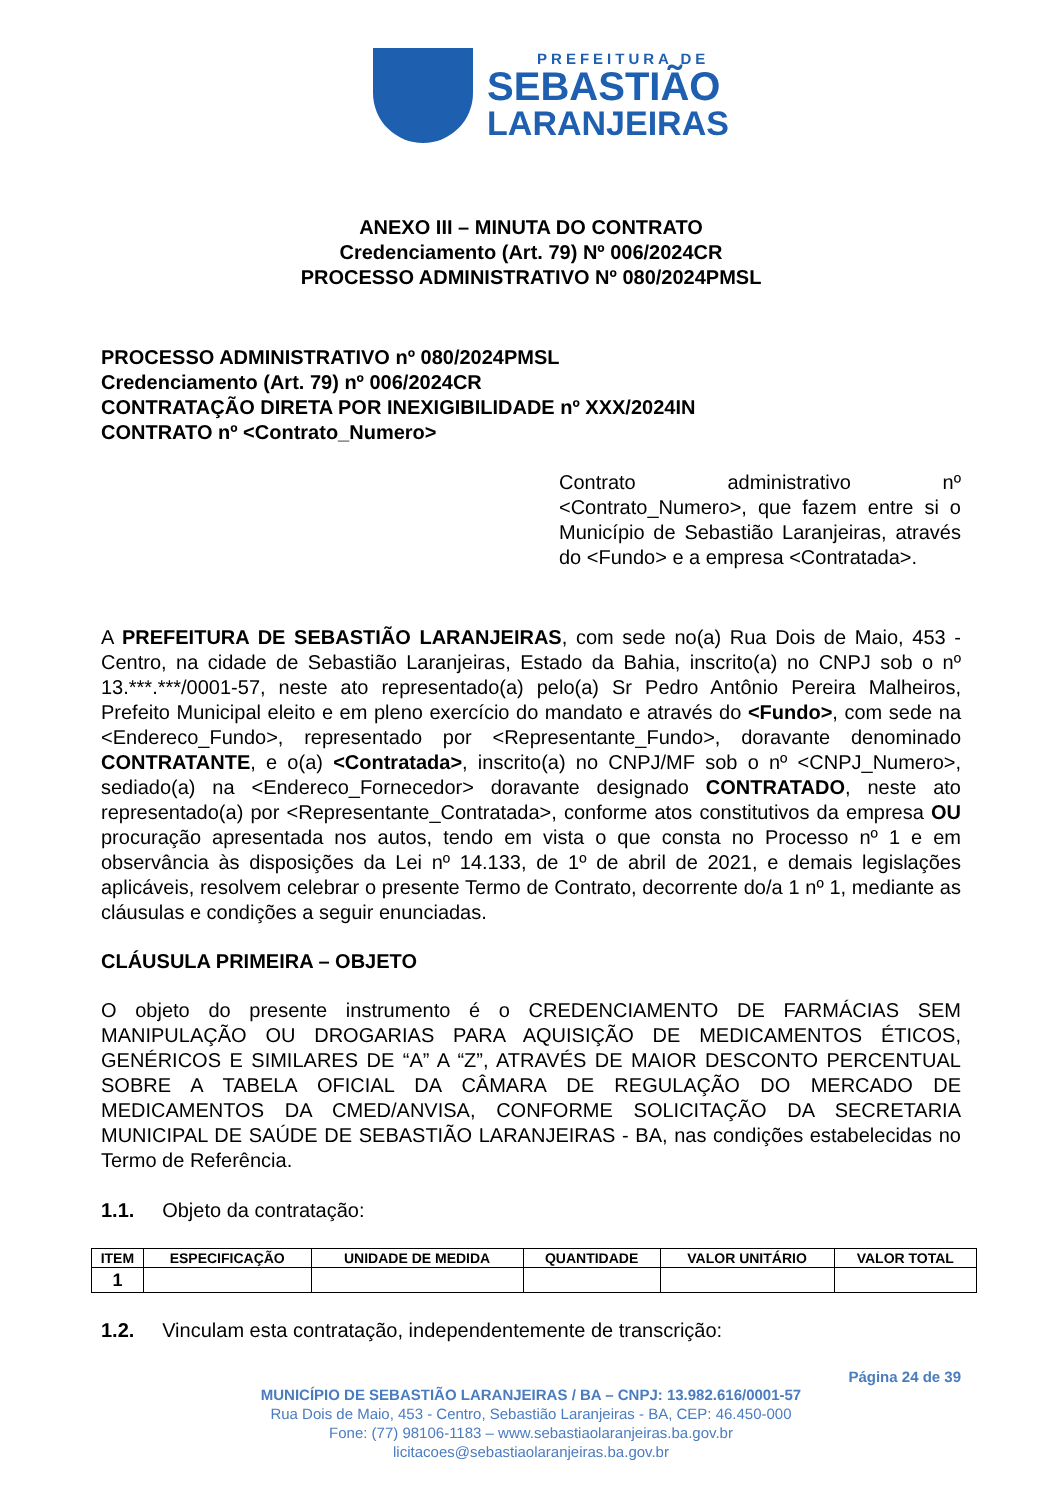PREFEITURA DE
SEBASTIÃO
LARANJEIRAS
ANEXO III – MINUTA DO CONTRATO
Credenciamento (Art. 79) Nº 006/2024CR
PROCESSO ADMINISTRATIVO Nº 080/2024PMSL
PROCESSO ADMINISTRATIVO nº 080/2024PMSL
Credenciamento (Art. 79) nº 006/2024CR
CONTRATAÇÃO DIRETA POR INEXIGIBILIDADE nº XXX/2024IN
CONTRATO nº <Contrato_Numero>
Contrato administrativo nº <Contrato_Numero>, que fazem entre si o Município de Sebastião Laranjeiras, através do <Fundo> e a empresa <Contratada>.
A PREFEITURA DE SEBASTIÃO LARANJEIRAS, com sede no(a) Rua Dois de Maio, 453 - Centro, na cidade de Sebastião Laranjeiras, Estado da Bahia, inscrito(a) no CNPJ sob o nº 13.***.***/0001-57, neste ato representado(a) pelo(a) Sr Pedro Antônio Pereira Malheiros, Prefeito Municipal eleito e em pleno exercício do mandato e através do <Fundo>, com sede na <Endereco_Fundo>, representado por <Representante_Fundo>, doravante denominado CONTRATANTE, e o(a) <Contratada>, inscrito(a) no CNPJ/MF sob o nº <CNPJ_Numero>, sediado(a) na <Endereco_Fornecedor> doravante designado CONTRATADO, neste ato representado(a) por <Representante_Contratada>, conforme atos constitutivos da empresa OU procuração apresentada nos autos, tendo em vista o que consta no Processo nº 1 e em observância às disposições da Lei nº 14.133, de 1º de abril de 2021, e demais legislações aplicáveis, resolvem celebrar o presente Termo de Contrato, decorrente do/a 1 nº 1, mediante as cláusulas e condições a seguir enunciadas.
CLÁUSULA PRIMEIRA – OBJETO
O objeto do presente instrumento é o CREDENCIAMENTO DE FARMÁCIAS SEM MANIPULAÇÃO OU DROGARIAS PARA AQUISIÇÃO DE MEDICAMENTOS ÉTICOS, GENÉRICOS E SIMILARES DE “A” A “Z”, ATRAVÉS DE MAIOR DESCONTO PERCENTUAL SOBRE A TABELA OFICIAL DA CÂMARA DE REGULAÇÃO DO MERCADO DE MEDICAMENTOS DA CMED/ANVISA, CONFORME SOLICITAÇÃO DA SECRETARIA MUNICIPAL DE SAÚDE DE SEBASTIÃO LARANJEIRAS - BA, nas condições estabelecidas no Termo de Referência.
1.1. Objeto da contratação:
| ITEM | ESPECIFICAÇÃO | UNIDADE DE MEDIDA | QUANTIDADE | VALOR UNITÁRIO | VALOR TOTAL |
| --- | --- | --- | --- | --- | --- |
| 1 | | | | | |
1.2. Vinculam esta contratação, independentemente de transcrição:
Página 24 de 39
MUNICÍPIO DE SEBASTIÃO LARANJEIRAS / BA – CNPJ: 13.982.616/0001-57
Rua Dois de Maio, 453 - Centro, Sebastião Laranjeiras - BA, CEP: 46.450-000
Fone: (77) 98106-1183 – www.sebastiaolaranjeiras.ba.gov.br
licitacoes@sebastiaolaranjeiras.ba.gov.br